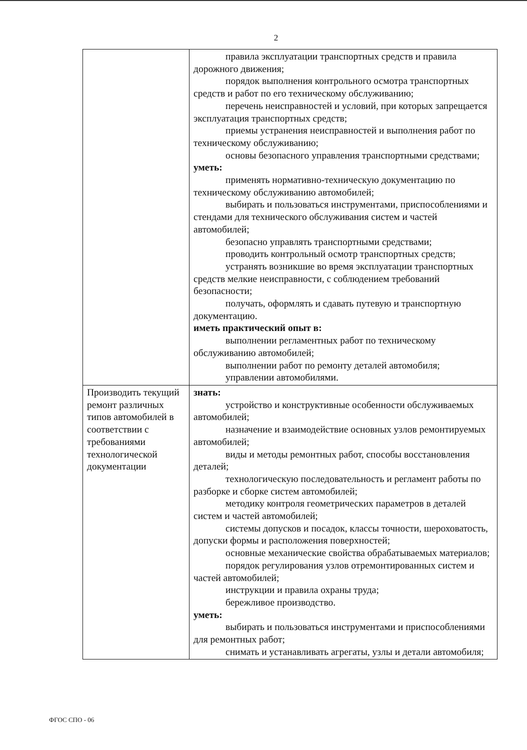2
| | правила эксплуатации транспортных средств и правила дорожного движения; порядок выполнения контрольного осмотра транспортных средств и работ по его техническому обслуживанию; перечень неисправностей и условий, при которых запрещается эксплуатация транспортных средств; приемы устранения неисправностей и выполнения работ по техническому обслуживанию; основы безопасного управления транспортными средствами; уметь: применять нормативно-техническую документацию по техническому обслуживанию автомобилей; выбирать и пользоваться инструментами, приспособлениями и стендами для технического обслуживания систем и частей автомобилей; безопасно управлять транспортными средствами; проводить контрольный осмотр транспортных средств; устранять возникшие во время эксплуатации транспортных средств мелкие неисправности, с соблюдением требований безопасности; получать, оформлять и сдавать путевую и транспортную документацию. иметь практический опыт в: выполнении регламентных работ по техническому обслуживанию автомобилей; выполнении работ по ремонту деталей автомобиля; управлении автомобилями. |
| Производить текущий ремонт различных типов автомобилей в соответствии с требованиями технологической документации | знать: устройство и конструктивные особенности обслуживаемых автомобилей; назначение и взаимодействие основных узлов ремонтируемых автомобилей; виды и методы ремонтных работ, способы восстановления деталей; технологическую последовательность и регламент работы по разборке и сборке систем автомобилей; методику контроля геометрических параметров в деталей систем и частей автомобилей; системы допусков и посадок, классы точности, шероховатость, допуски формы и расположения поверхностей; основные механические свойства обрабатываемых материалов; порядок регулирования узлов отремонтированных систем и частей автомобилей; инструкции и правила охраны труда; бережливое производство. уметь: выбирать и пользоваться инструментами и приспособлениями для ремонтных работ; снимать и устанавливать агрегаты, узлы и детали автомобиля; |
ФГОС СПО - 06